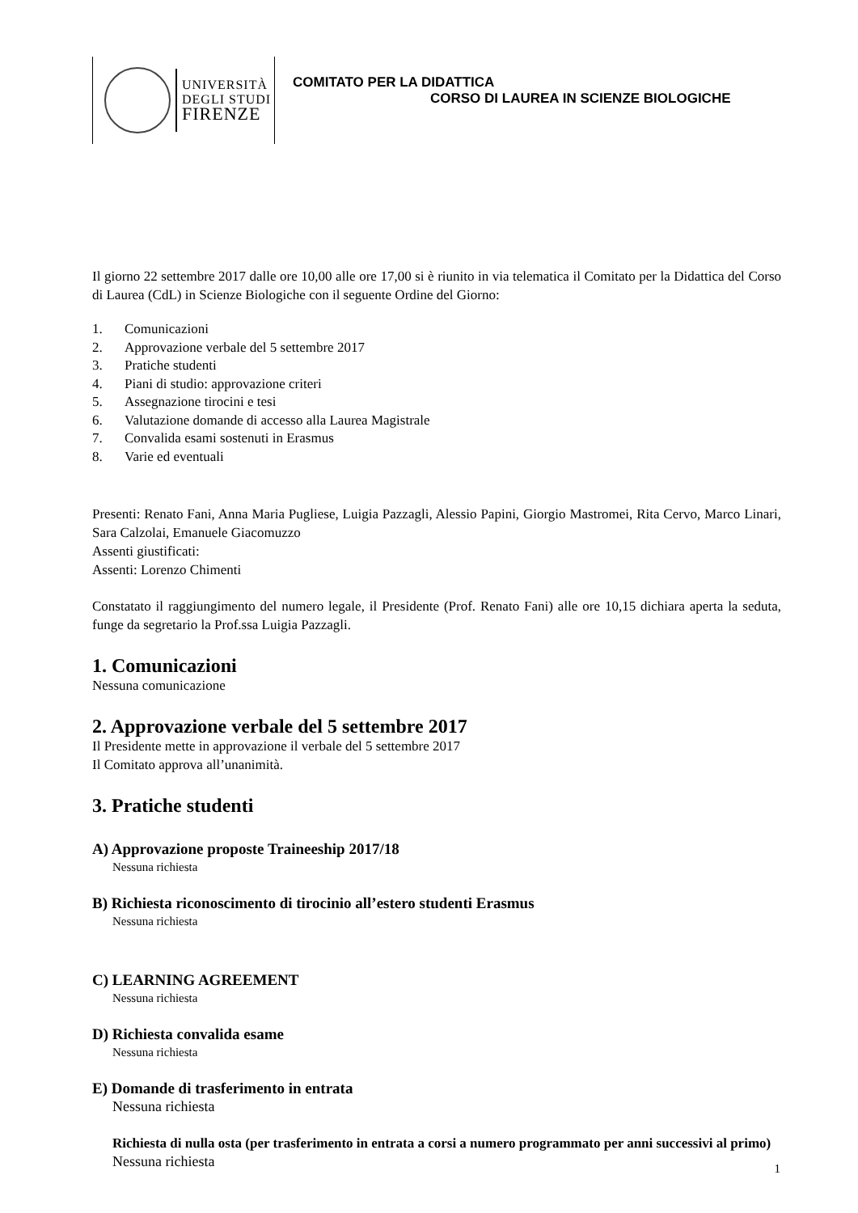UNIVERSITÀ
DEGLI STUDI
FIRENZE
COMITATO PER LA DIDATTICA
CORSO DI LAUREA IN SCIENZE BIOLOGICHE
Il giorno 22 settembre 2017 dalle ore 10,00 alle ore 17,00 si è riunito in via telematica il Comitato per la Didattica del Corso di Laurea (CdL) in Scienze Biologiche con il seguente Ordine del Giorno:
1. Comunicazioni
2. Approvazione verbale del 5 settembre 2017
3. Pratiche studenti
4. Piani di studio: approvazione criteri
5. Assegnazione tirocini e tesi
6. Valutazione domande di accesso alla Laurea Magistrale
7. Convalida esami sostenuti in Erasmus
8. Varie ed eventuali
Presenti: Renato Fani, Anna Maria Pugliese, Luigia Pazzagli, Alessio Papini, Giorgio Mastromei, Rita Cervo, Marco Linari, Sara Calzolai, Emanuele Giacomuzzo
Assenti giustificati:
Assenti: Lorenzo Chimenti
Constatato il raggiungimento del numero legale, il Presidente (Prof. Renato Fani) alle ore 10,15 dichiara aperta la seduta, funge da segretario la Prof.ssa Luigia Pazzagli.
1. Comunicazioni
Nessuna comunicazione
2. Approvazione verbale del 5 settembre 2017
Il Presidente mette in approvazione il verbale del 5 settembre 2017
Il Comitato approva all’unanimità.
3. Pratiche studenti
A) Approvazione proposte Traineeship 2017/18
Nessuna richiesta
B) Richiesta riconoscimento di tirocinio all’estero studenti Erasmus
Nessuna richiesta
C) LEARNING AGREEMENT
Nessuna richiesta
D) Richiesta convalida esame
Nessuna richiesta
E) Domande di trasferimento in entrata
Nessuna richiesta
Richiesta di nulla osta (per trasferimento in entrata a corsi a numero programmato per anni successivi al primo)
Nessuna richiesta
1